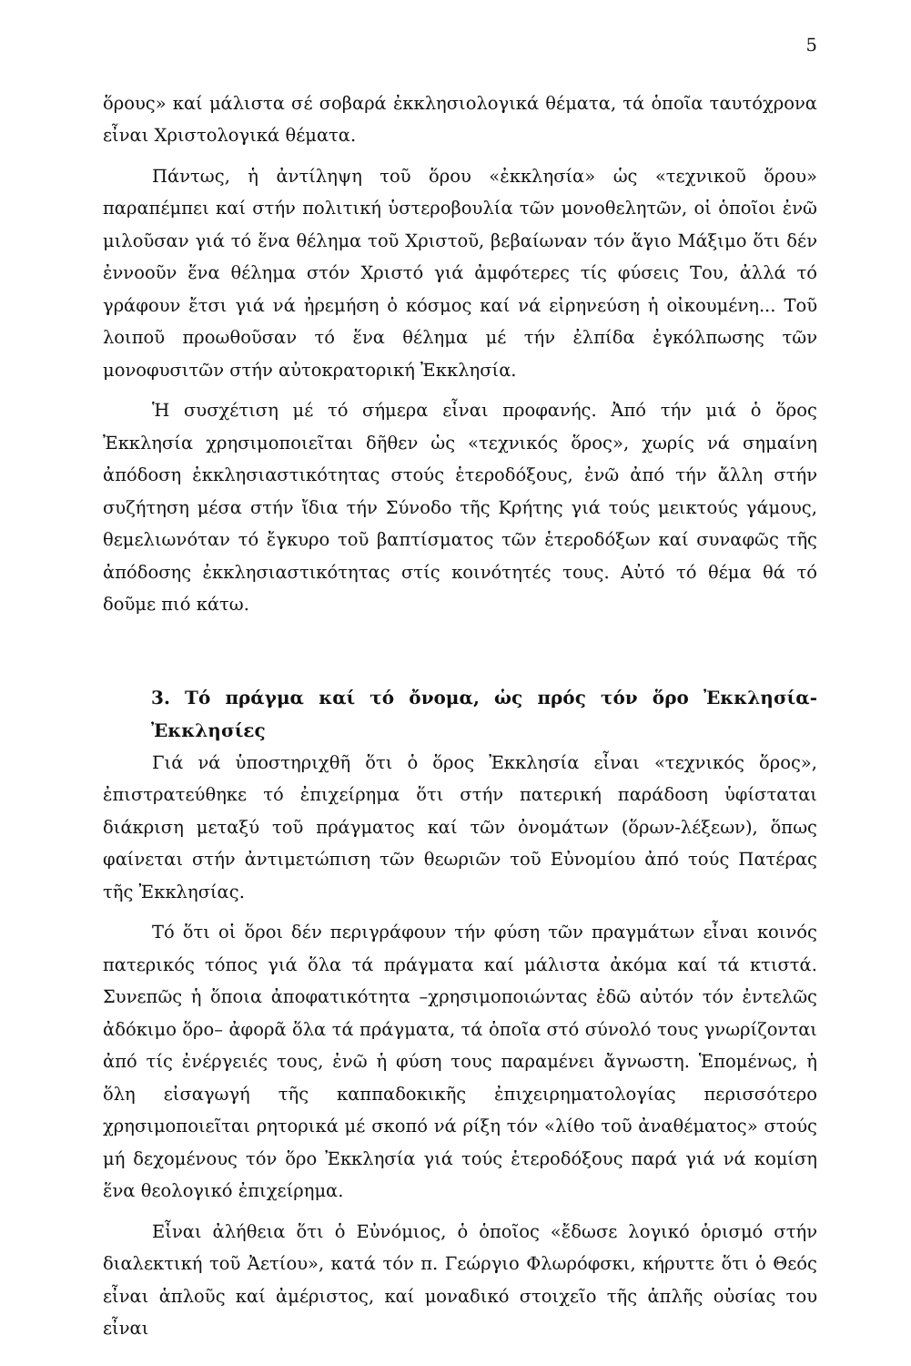5
ὅρους» καί μάλιστα σέ σοβαρά ἐκκλησιολογικά θέματα, τά ὁποῖα ταυτόχρονα εἶναι Χριστολογικά θέματα.
Πάντως, ἡ ἀντίληψη τοῦ ὅρου «ἐκκλησία» ὡς «τεχνικοῦ ὅρου» παραπέμπει καί στήν πολιτική ὑστεροβουλία τῶν μονοθελητῶν, οἱ ὁποῖοι ἐνῶ μιλοῦσαν γιά τό ἕνα θέλημα τοῦ Χριστοῦ, βεβαίωναν τόν ἅγιο Μάξιμο ὅτι δέν ἐννοοῦν ἕνα θέλημα στόν Χριστό γιά ἀμφότερες τίς φύσεις Του, ἀλλά τό γράφουν ἔτσι γιά νά ἠρεμήση ὁ κόσμος καί νά εἰρηνεύση ἡ οἰκουμένη... Τοῦ λοιποῦ προωθοῦσαν τό ἕνα θέλημα μέ τήν ἐλπίδα ἐγκόλπωσης τῶν μονοφυσιτῶν στήν αὐτοκρατορική Ἐκκλησία.
Ἡ συσχέτιση μέ τό σήμερα εἶναι προφανής. Ἀπό τήν μιά ὁ ὅρος Ἐκκλησία χρησιμοποιεῖται δῆθεν ὡς «τεχνικός ὅρος», χωρίς νά σημαίνη ἀπόδοση ἐκκλησιαστικότητας στούς ἑτεροδόξους, ἐνῶ ἀπό τήν ἄλλη στήν συζήτηση μέσα στήν ἴδια τήν Σύνοδο τῆς Κρήτης γιά τούς μεικτούς γάμους, θεμελιωνόταν τό ἔγκυρο τοῦ βαπτίσματος τῶν ἑτεροδόξων καί συναφῶς τῆς ἀπόδοσης ἐκκλησιαστικότητας στίς κοινότητές τους. Αὐτό τό θέμα θά τό δοῦμε πιό κάτω.
3. Τό πράγμα καί τό ὄνομα, ὡς πρός τόν ὅρο Ἐκκλησία-Ἐκκλησίες
Γιά νά ὑποστηριχθῆ ὅτι ὁ ὅρος Ἐκκλησία εἶναι «τεχνικός ὅρος», ἐπιστρατεύθηκε τό ἐπιχείρημα ὅτι στήν πατερική παράδοση ὑφίσταται διάκριση μεταξύ τοῦ πράγματος καί τῶν ὀνομάτων (ὅρων-λέξεων), ὅπως φαίνεται στήν ἀντιμετώπιση τῶν θεωριῶν τοῦ Εὐνομίου ἀπό τούς Πατέρας τῆς Ἐκκλησίας.
Τό ὅτι οἱ ὅροι δέν περιγράφουν τήν φύση τῶν πραγμάτων εἶναι κοινός πατερικός τόπος γιά ὅλα τά πράγματα καί μάλιστα ἀκόμα καί τά κτιστά. Συνεπῶς ἡ ὅποια ἀποφατικότητα –χρησιμοποιώντας ἐδῶ αὐτόν τόν ἐντελῶς ἀδόκιμο ὅρο– ἀφορᾶ ὅλα τά πράγματα, τά ὁποῖα στό σύνολό τους γνωρίζονται ἀπό τίς ἐνέργειές τους, ἐνῶ ἡ φύση τους παραμένει ἄγνωστη. Ἑπομένως, ἡ ὅλη εἰσαγωγή τῆς καππαδοκικῆς ἐπιχειρηματολογίας περισσότερο χρησιμοποιεῖται ρητορικά μέ σκοπό νά ρίξη τόν «λίθο τοῦ ἀναθέματος» στούς μή δεχομένους τόν ὅρο Ἐκκλησία γιά τούς ἑτεροδόξους παρά γιά νά κομίση ἕνα θεολογικό ἐπιχείρημα.
Εἶναι ἀλήθεια ὅτι ὁ Εὐνόμιος, ὁ ὁποῖος «ἔδωσε λογικό ὁρισμό στήν διαλεκτική τοῦ Ἀετίου», κατά τόν π. Γεώργιο Φλωρόφσκι, κήρυττε ὅτι ὁ Θεός εἶναι ἁπλοῦς καί ἀμέριστος, καί μοναδικό στοιχεῖο τῆς ἁπλῆς οὐσίας του εἶναι